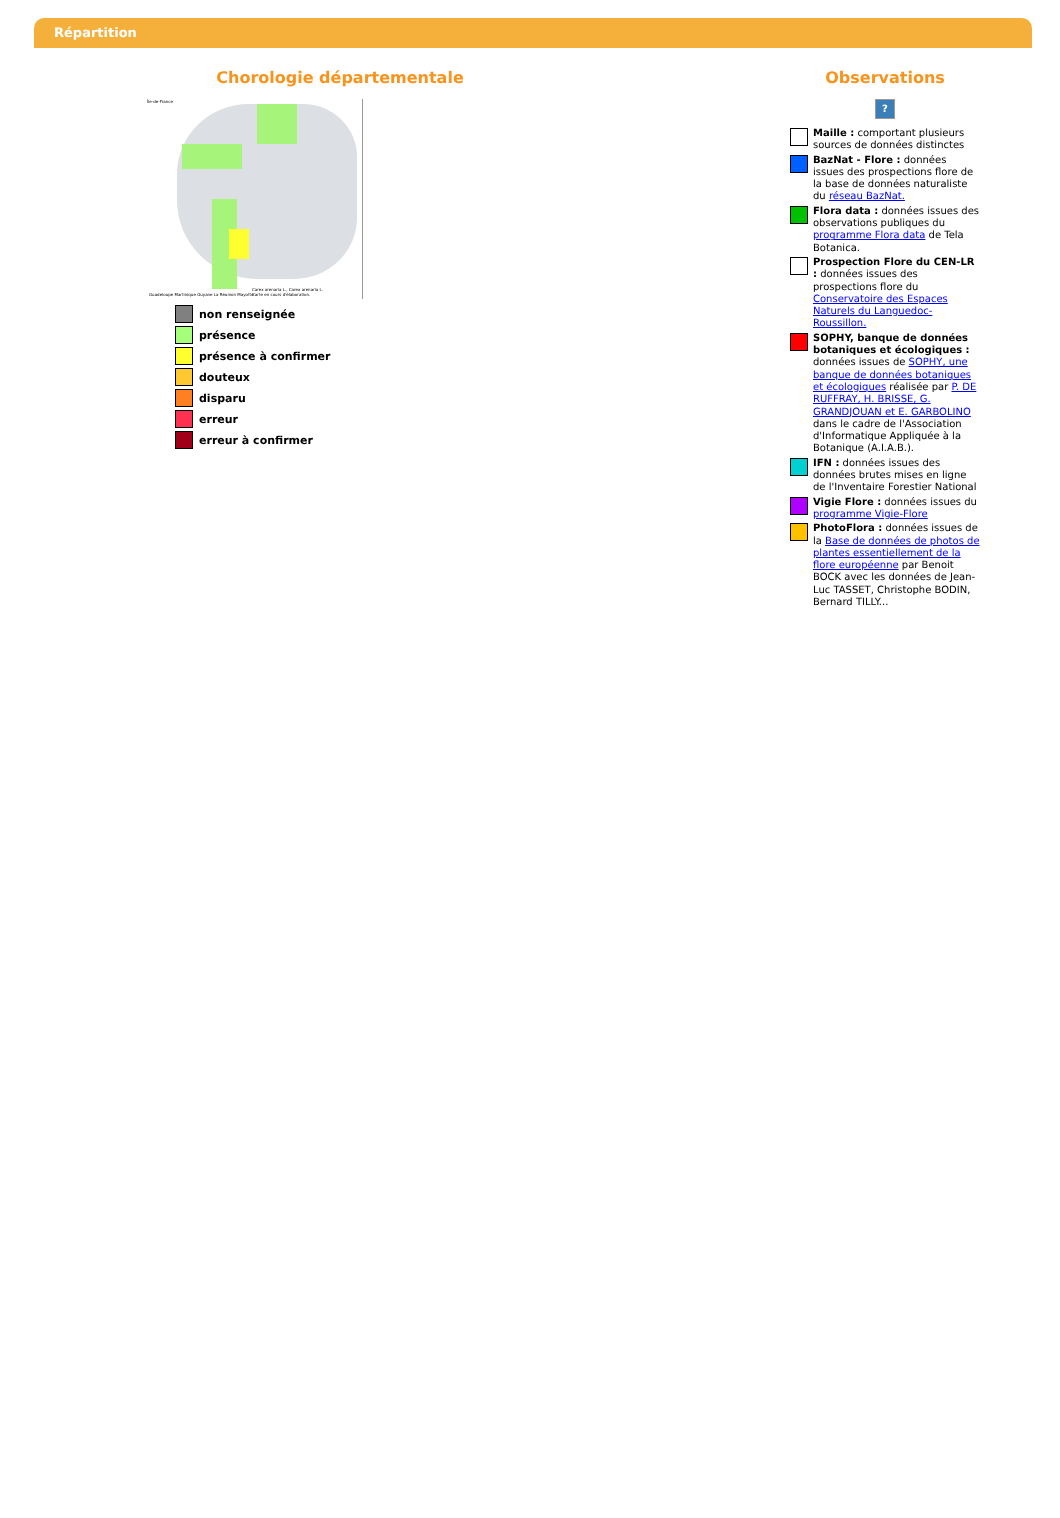Répartition
Chorologie départementale
Île-de-France
Guadeloupe Martinique Guyane La Réunion Mayotte
Carex arenaria L., Carex arenaria L.
Carte en cours d'élaboration.
non renseignée
présence
présence à confirmer
douteux
disparu
erreur
erreur à confirmer
Observations
?
Maille : comportant plusieurs sources de données distinctes
BazNat - Flore : données issues des prospections flore de la base de données naturaliste du réseau BazNat.
Flora data : données issues des observations publiques du programme Flora data de Tela Botanica.
Prospection Flore du CEN-LR : données issues des prospections flore du Conservatoire des Espaces Naturels du Languedoc-Roussillon.
SOPHY, banque de données botaniques et écologiques : données issues de SOPHY, une banque de données botaniques et écologiques réalisée par P. DE RUFFRAY, H. BRISSE, G. GRANDJOUAN et E. GARBOLINO dans le cadre de l'Association d'Informatique Appliquée à la Botanique (A.I.A.B.).
IFN : données issues des données brutes mises en ligne de l'Inventaire Forestier National
Vigie Flore : données issues du programme Vigie-Flore
PhotoFlora : données issues de la Base de données de photos de plantes essentiellement de la flore européenne par Benoit BOCK avec les données de Jean-Luc TASSET, Christophe BODIN, Bernard TILLY...